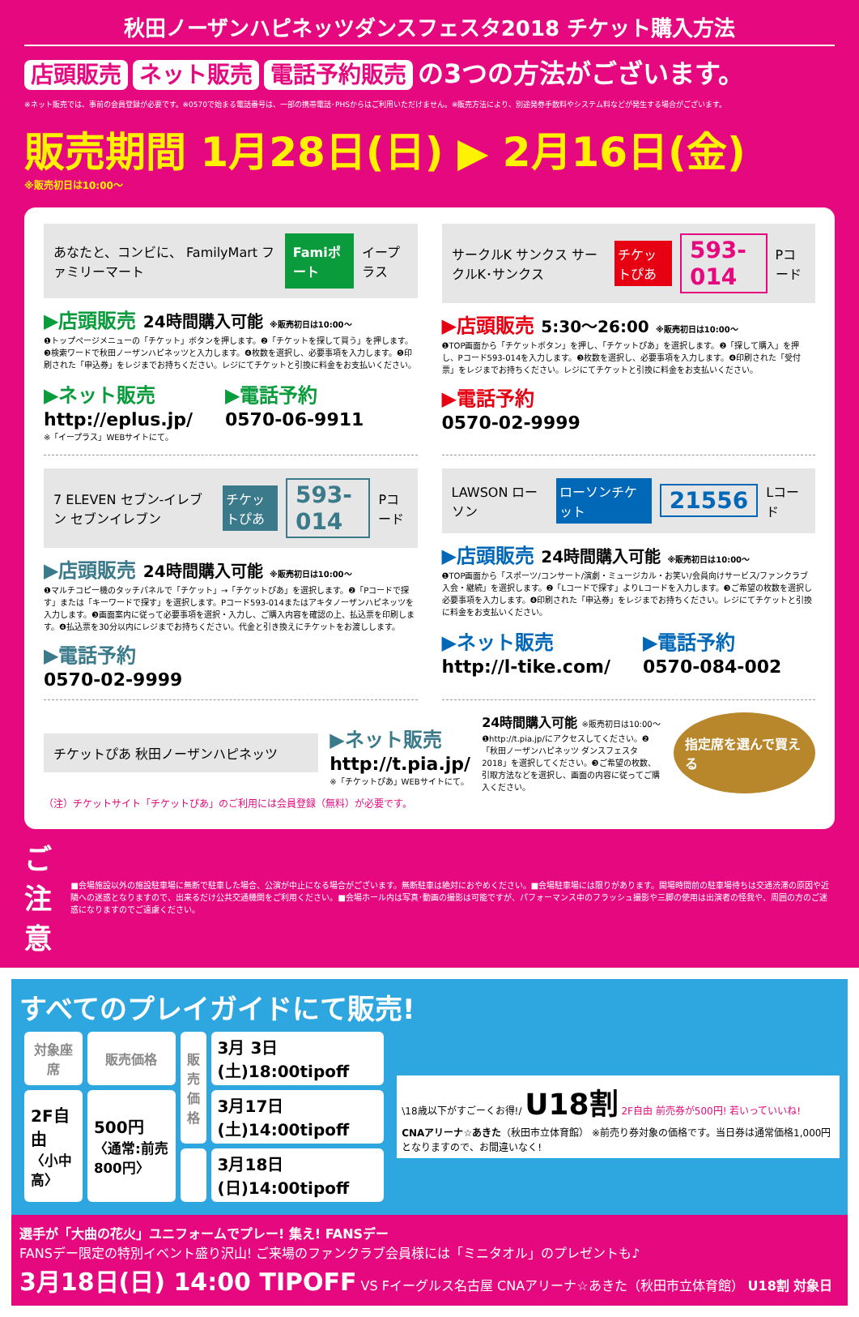秋田ノーザンハピネッツダンスフェスタ2018 チケット購入方法
店頭販売 ネット販売 電話予約販売 の3つの方法がございます。
※ネット販売では、事前の会員登録が必要です。※0570で始まる電話番号は、一部の携帯電話･PHSからはご利用いただけません。※販売方法により、別途発券手数料やシステム料などが発生する場合がございます。
販売期間 1月28日(日) ▶ 2月16日(金)
※販売初日は10:00〜
あなたと、コンビに、 FamilyMart ファミリーマート Famiポート イープラス
▶店頭販売 24時間購入可能 ※販売初日は10:00〜
❶トップページメニューの「チケット」ボタンを押します。❷「チケットを探して買う」を押します。❸検索ワードで秋田ノーザンハピネッツと入力します。❹枚数を選択し、必要事項を入力します。❺印刷された「申込券」をレジまでお持ちください。レジにてチケットと引換に料金をお支払いください。
▶ネット販売
http://eplus.jp/
※「イープラス」WEBサイトにて。
▶電話予約
0570-06-9911
サークルK サンクス サークルK･サンクス チケットぴあ 593-014 Pコード
▶店頭販売 5:30〜26:00 ※販売初日は10:00〜
❶TOP画面から「チケットボタン」を押し、「チケットぴあ」を選択します。❷「探して購入」を押し、Pコード593-014を入力します。❸枚数を選択し、必要事項を入力します。❹印刷された「受付票」をレジまでお持ちください。レジにてチケットと引換に料金をお支払いください。
▶電話予約
0570-02-9999
7 ELEVEN セブン-イレブン セブンイレブン チケットぴあ 593-014 Pコード
▶店頭販売 24時間購入可能 ※販売初日は10:00〜
❶マルチコピー機のタッチパネルで「チケット」→「チケットぴあ」を選択します。❷「Pコードで探す」または「キーワードで探す」を選択します。Pコード593-014またはアキタノーザンハピネッツを入力します。❸画面案内に従って必要事項を選択・入力し、ご購入内容を確認の上、払込票を印刷します。❹払込票を30分以内にレジまでお持ちください。代金と引き換えにチケットをお渡しします。
▶電話予約
0570-02-9999
LAWSON ローソン ローソンチケット 21556 Lコード
▶店頭販売 24時間購入可能 ※販売初日は10:00〜
❶TOP画面から「スポーツ/コンサート/演劇・ミュージカル・お笑い/会員向けサービス/ファンクラブ入会・継続」を選択します。❷「Lコードで探す」よりLコードを入力します。❸ご希望の枚数を選択し必要事項を入力します。❹印刷された「申込券」をレジまでお持ちください。レジにてチケットと引換に料金をお支払いください。
▶ネット販売
http://l-tike.com/
▶電話予約
0570-084-002
チケットぴあ 秋田ノーザンハピネッツ
▶ネット販売
http://t.pia.jp/
※「チケットぴあ」WEBサイトにて。
24時間購入可能 ※販売初日は10:00〜
❶http://t.pia.jp/にアクセスしてください。❷「秋田ノーザンハピネッツ ダンスフェスタ2018」を選択してください。❸ご希望の枚数、引取方法などを選択し、画面の内容に従ってご購入ください。
指定席を選んで買える
（注）チケットサイト「チケットぴあ」のご利用には会員登録（無料）が必要です。
ご注意 ■会場施設以外の施設駐車場に無断で駐車した場合、公演が中止になる場合がございます。無断駐車は絶対におやめください。■会場駐車場には限りがあります。開場時間前の駐車場待ちは交通渋滞の原因や近隣への迷惑となりますので、出来るだけ公共交通機関をご利用ください。■会場ホール内は写真･動画の撮影は可能ですが、パフォーマンス中のフラッシュ撮影や三脚の使用は出演者の怪我や、周囲の方のご迷惑になりますのでご遠慮ください。
すべてのプレイガイドにて販売!
| 対象座席 | 販売価格 | 販売価格 | 3月 3日(土)18:00tipoff |
| 2F自由 〈小中高〉 | 500円 〈通常:前売800円〉 | | 3月17日(土)14:00tipoff |
| | | | 3月18日(日)14:00tipoff |
\18歳以下がすごーくお得!/ U18割 2F自由 前売券が500円! 若いっていいね!
CNAアリーナ☆あきた（秋田市立体育館） ※前売り券対象の価格です。当日券は通常価格1,000円となりますので、お間違いなく!
選手が「大曲の花火」ユニフォームでプレー! 集え! FANSデー
FANSデー限定の特別イベント盛り沢山! ご来場のファンクラブ会員様には「ミニタオル」のプレゼントも♪
3月18日(日) 14:00 TIPOFF VS Fイーグルス名古屋 CNAアリーナ☆あきた（秋田市立体育館） U18割 対象日